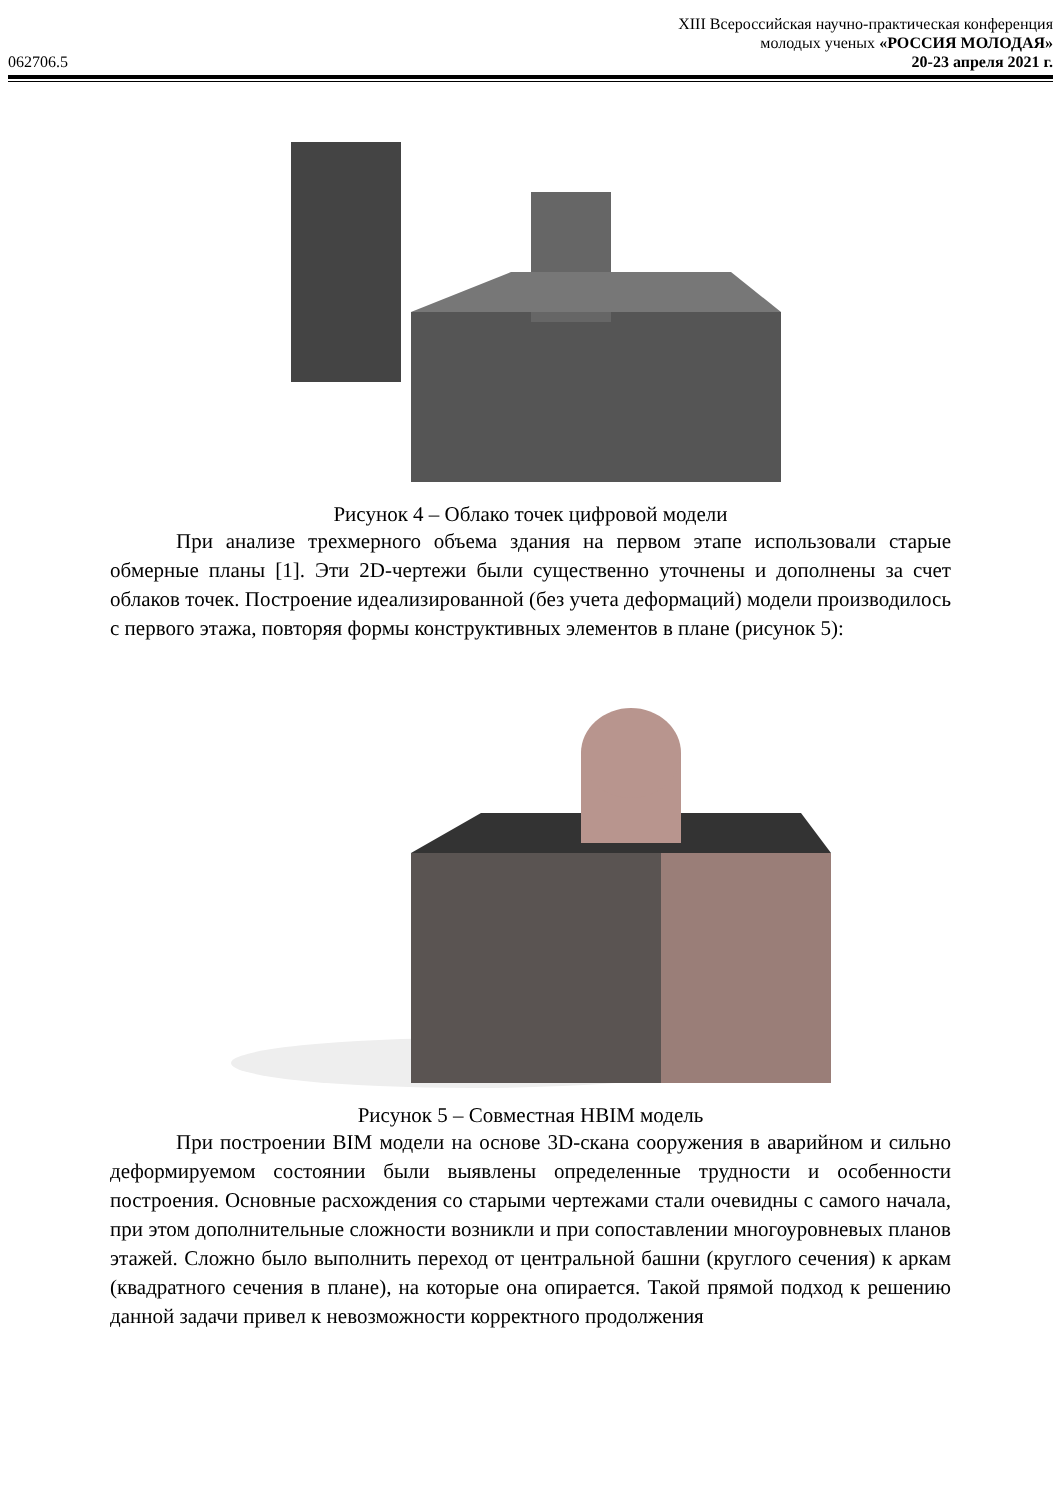062706.5
XIII Всероссийская научно-практическая конференция
молодых ученых «РОССИЯ МОЛОДАЯ»
20-23 апреля 2021 г.
Рисунок 4 – Облако точек цифровой модели
При анализе трехмерного объема здания на первом этапе использовали старые обмерные планы [1]. Эти 2D-чертежи были существенно уточнены и дополнены за счет облаков точек. Построение идеализированной (без учета деформаций) модели производилось с первого этажа, повторяя формы конструктивных элементов в плане (рисунок 5):
Рисунок 5 – Совместная HBIM модель
При построении BIM модели на основе 3D-скана сооружения в аварийном и сильно деформируемом состоянии были выявлены определенные трудности и особенности построения. Основные расхождения со старыми чертежами стали очевидны с самого начала, при этом дополнительные сложности возникли и при сопоставлении многоуровневых планов этажей. Сложно было выполнить переход от центральной башни (круглого сечения) к аркам (квадратного сечения в плане), на которые она опирается. Такой прямой подход к решению данной задачи привел к невозможности корректного продолжения